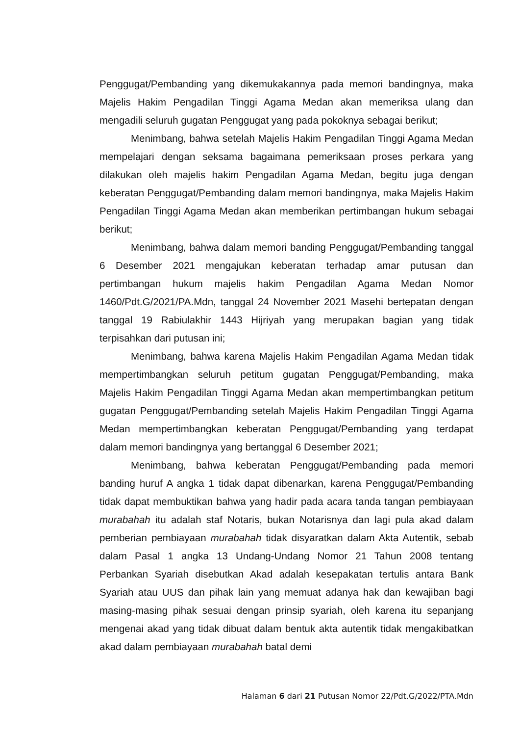Penggugat/Pembanding yang dikemukakannya pada memori bandingnya, maka Majelis Hakim Pengadilan Tinggi Agama Medan akan memeriksa ulang dan mengadili seluruh gugatan Penggugat yang pada pokoknya sebagai berikut;
Menimbang, bahwa setelah Majelis Hakim Pengadilan Tinggi Agama Medan mempelajari dengan seksama bagaimana pemeriksaan proses perkara yang dilakukan oleh majelis hakim Pengadilan Agama Medan, begitu juga dengan keberatan Penggugat/Pembanding dalam memori bandingnya, maka Majelis Hakim Pengadilan Tinggi Agama Medan akan memberikan pertimbangan hukum sebagai berikut;
Menimbang, bahwa dalam memori banding Penggugat/Pembanding tanggal 6 Desember 2021 mengajukan keberatan terhadap amar putusan dan pertimbangan hukum majelis hakim Pengadilan Agama Medan Nomor 1460/Pdt.G/2021/PA.Mdn, tanggal 24 November 2021 Masehi bertepatan dengan tanggal 19 Rabiulakhir 1443 Hijriyah yang merupakan bagian yang tidak terpisahkan dari putusan ini;
Menimbang, bahwa karena Majelis Hakim Pengadilan Agama Medan tidak mempertimbangkan seluruh petitum gugatan Penggugat/Pembanding, maka Majelis Hakim Pengadilan Tinggi Agama Medan akan mempertimbangkan petitum gugatan Penggugat/Pembanding setelah Majelis Hakim Pengadilan Tinggi Agama Medan mempertimbangkan keberatan Penggugat/Pembanding yang terdapat dalam memori bandingnya yang bertanggal 6 Desember 2021;
Menimbang, bahwa keberatan Penggugat/Pembanding pada memori banding huruf A angka 1 tidak dapat dibenarkan, karena Penggugat/Pembanding tidak dapat membuktikan bahwa yang hadir pada acara tanda tangan pembiayaan murabahah itu adalah staf Notaris, bukan Notarisnya dan lagi pula akad dalam pemberian pembiayaan murabahah tidak disyaratkan dalam Akta Autentik, sebab dalam Pasal 1 angka 13 Undang-Undang Nomor 21 Tahun 2008 tentang Perbankan Syariah disebutkan Akad adalah kesepakatan tertulis antara Bank Syariah atau UUS dan pihak lain yang memuat adanya hak dan kewajiban bagi masing-masing pihak sesuai dengan prinsip syariah, oleh karena itu sepanjang mengenai akad yang tidak dibuat dalam bentuk akta autentik tidak mengakibatkan akad dalam pembiayaan murabahah batal demi
Halaman 6 dari 21 Putusan Nomor 22/Pdt.G/2022/PTA.Mdn